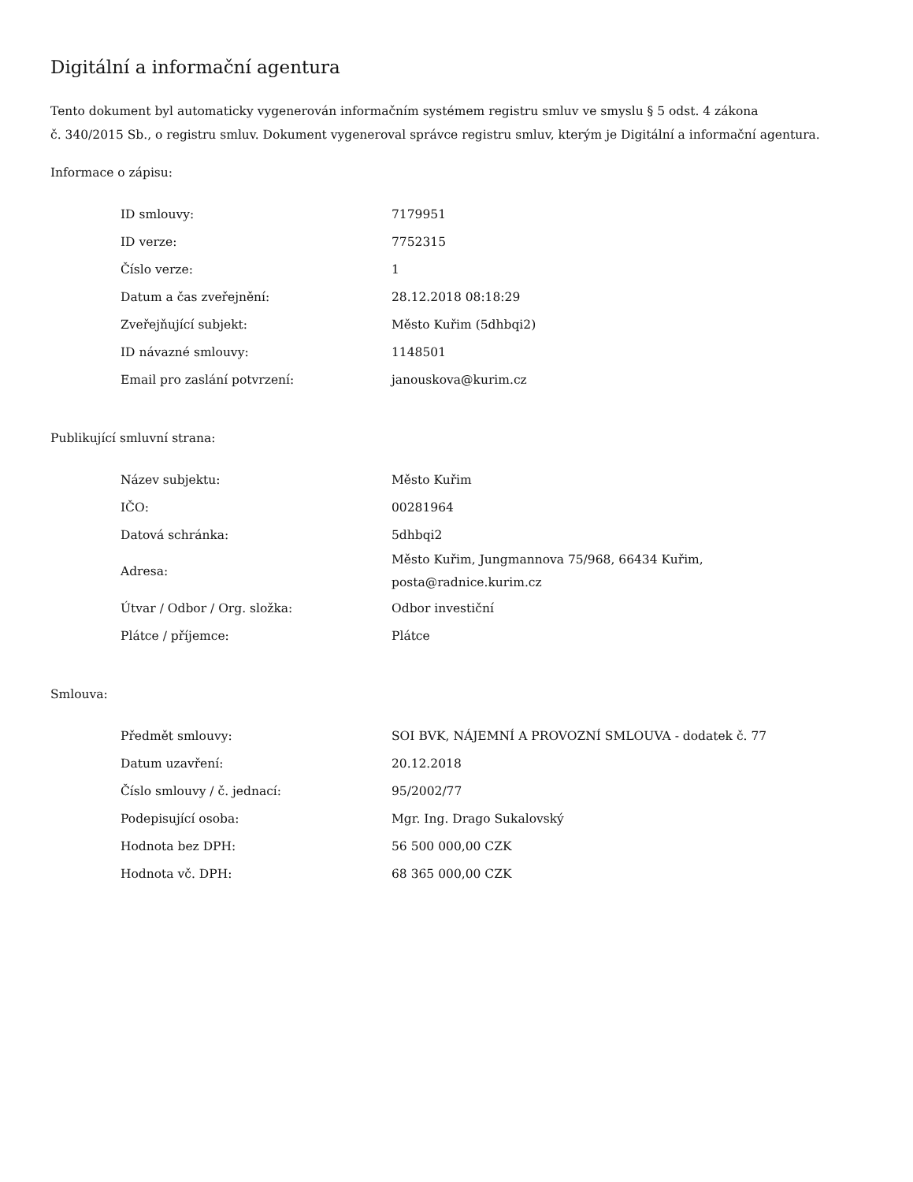Digitální a informační agentura
Tento dokument byl automaticky vygenerován informačním systémem registru smluv ve smyslu § 5 odst. 4 zákona
č. 340/2015 Sb., o registru smluv. Dokument vygeneroval správce registru smluv, kterým je Digitální a informační agentura.
Informace o zápisu:
| ID smlouvy: | 7179951 |
| ID verze: | 7752315 |
| Číslo verze: | 1 |
| Datum a čas zveřejnění: | 28.12.2018 08:18:29 |
| Zveřejňující subjekt: | Město Kuřim (5dhbqi2) |
| ID návazné smlouvy: | 1148501 |
| Email pro zaslání potvrzení: | janouskova@kurim.cz |
Publikující smluvní strana:
| Název subjektu: | Město Kuřim |
| IČO: | 00281964 |
| Datová schránka: | 5dhbqi2 |
| Adresa: | Město Kuřim, Jungmannova 75/968, 66434 Kuřim, posta@radnice.kurim.cz |
| Útvar / Odbor / Org. složka: | Odbor investiční |
| Plátce / příjemce: | Plátce |
Smlouva:
| Předmět smlouvy: | SOI BVK, NÁJEMNÍ A PROVOZNÍ SMLOUVA - dodatek č. 77 |
| Datum uzavření: | 20.12.2018 |
| Číslo smlouvy / č. jednací: | 95/2002/77 |
| Podepisující osoba: | Mgr. Ing. Drago Sukalovský |
| Hodnota bez DPH: | 56 500 000,00 CZK |
| Hodnota vč. DPH: | 68 365 000,00 CZK |